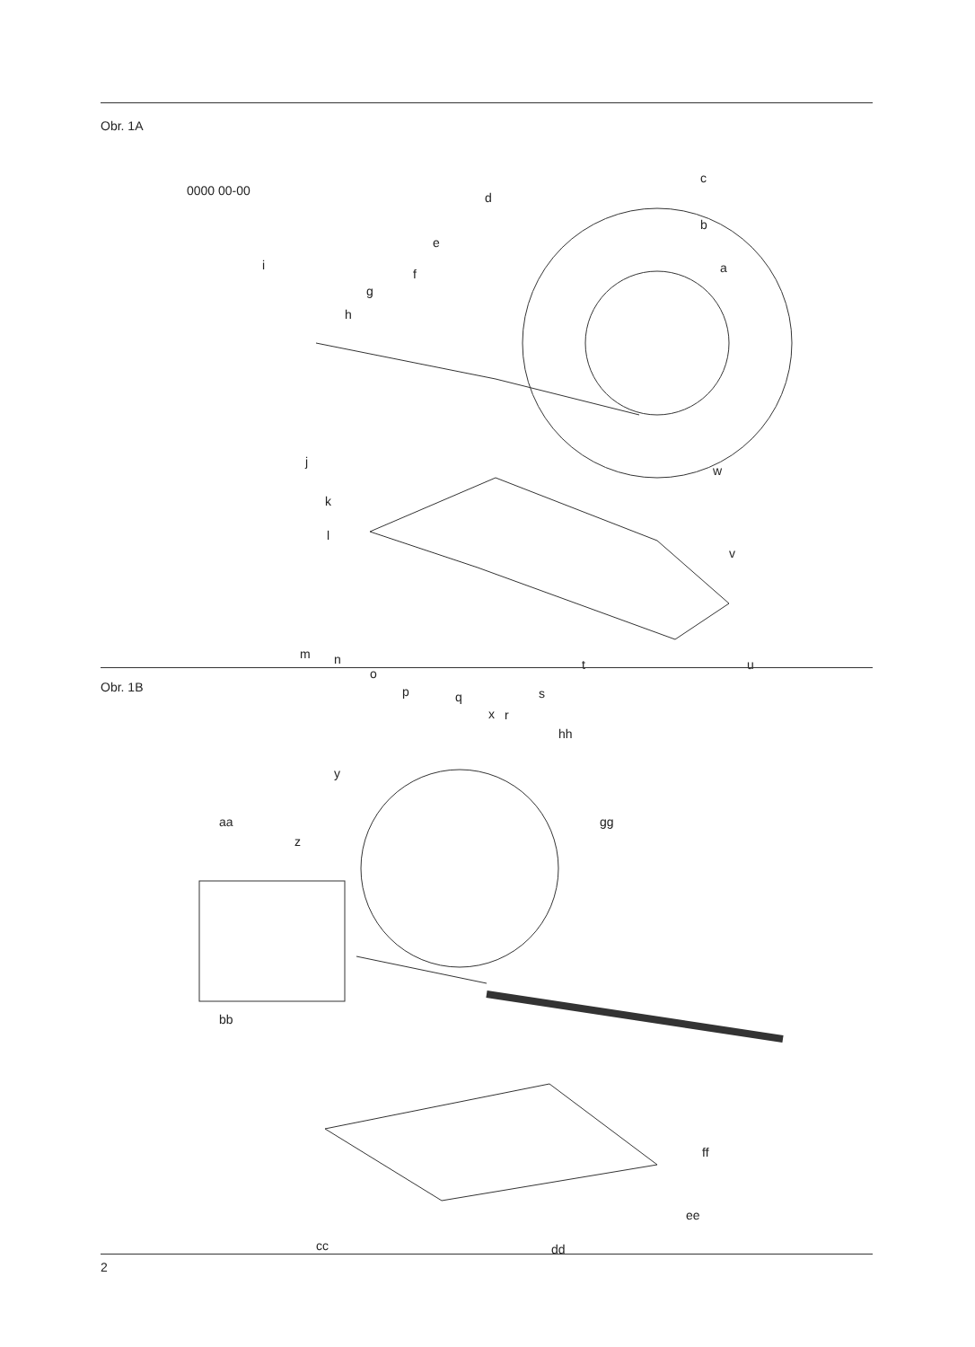Obr. 1A
0000 00-00
i
c
b
a
d
e
f
g
h
j
k
l
w
v
m n
o
p q
r
s
t u
Obr. 1B
x
hh
y
aa
z
gg
bb
ff
ee
cc dd
2